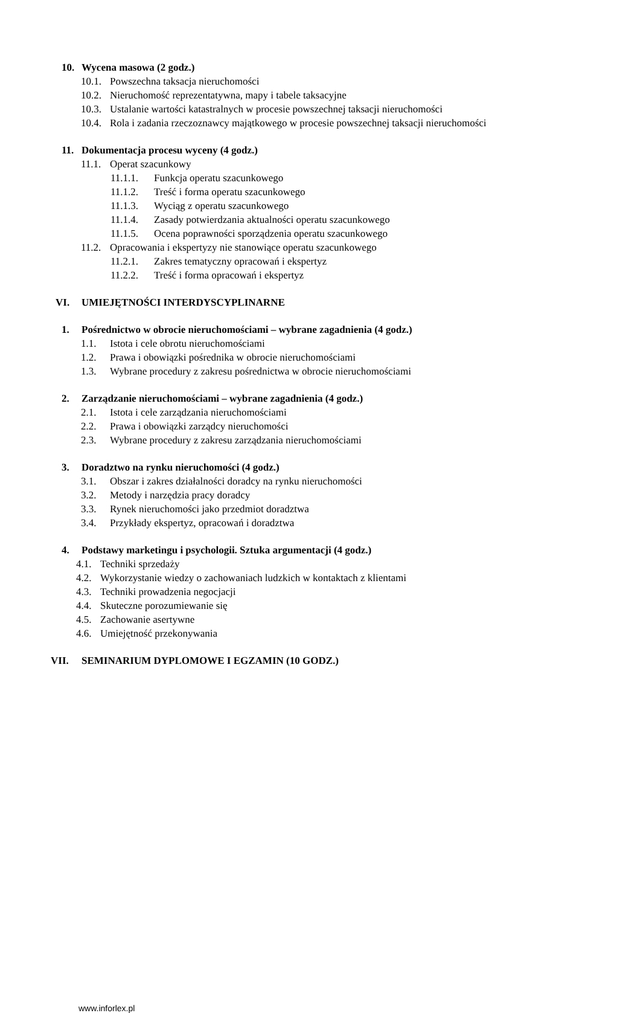10. Wycena masowa (2 godz.)
10.1. Powszechna taksacja nieruchomości
10.2. Nieruchomość reprezentatywna, mapy i tabele taksacyjne
10.3. Ustalanie wartości katastralnych w procesie powszechnej taksacji nieruchomości
10.4. Rola i zadania rzeczoznawcy majątkowego w procesie powszechnej taksacji nieruchomości
11. Dokumentacja procesu wyceny (4 godz.)
11.1. Operat szacunkowy
11.1.1. Funkcja operatu szacunkowego
11.1.2. Treść i forma operatu szacunkowego
11.1.3. Wyciąg z operatu szacunkowego
11.1.4. Zasady potwierdzania aktualności operatu szacunkowego
11.1.5. Ocena poprawności sporządzenia operatu szacunkowego
11.2. Opracowania i ekspertyzy nie stanowiące operatu szacunkowego
11.2.1. Zakres tematyczny opracowań i ekspertyz
11.2.2. Treść i forma opracowań i ekspertyz
VI. UMIEJĘTNOŚCI INTERDYSCYPLINARNE
1. Pośrednictwo w obrocie nieruchomościami – wybrane zagadnienia (4 godz.)
1.1. Istota i cele obrotu nieruchomościami
1.2. Prawa i obowiązki pośrednika w obrocie nieruchomościami
1.3. Wybrane procedury z zakresu pośrednictwa w obrocie nieruchomościami
2. Zarządzanie nieruchomościami – wybrane zagadnienia (4 godz.)
2.1. Istota i cele zarządzania nieruchomościami
2.2. Prawa i obowiązki zarządcy nieruchomości
2.3. Wybrane procedury z zakresu zarządzania nieruchomościami
3. Doradztwo na rynku nieruchomości (4 godz.)
3.1. Obszar i zakres działalności doradcy na rynku nieruchomości
3.2. Metody i narzędzia pracy doradcy
3.3. Rynek nieruchomości jako przedmiot doradztwa
3.4. Przykłady ekspertyz, opracowań i doradztwa
4. Podstawy marketingu i psychologii. Sztuka argumentacji (4 godz.)
4.1. Techniki sprzedaży
4.2. Wykorzystanie wiedzy o zachowaniach ludzkich w kontaktach z klientami
4.3. Techniki prowadzenia negocjacji
4.4. Skuteczne porozumiewanie się
4.5. Zachowanie asertywne
4.6. Umiejętność przekonywania
VII. SEMINARIUM DYPLOMOWE I EGZAMIN (10 GODZ.)
www.inforlex.pl